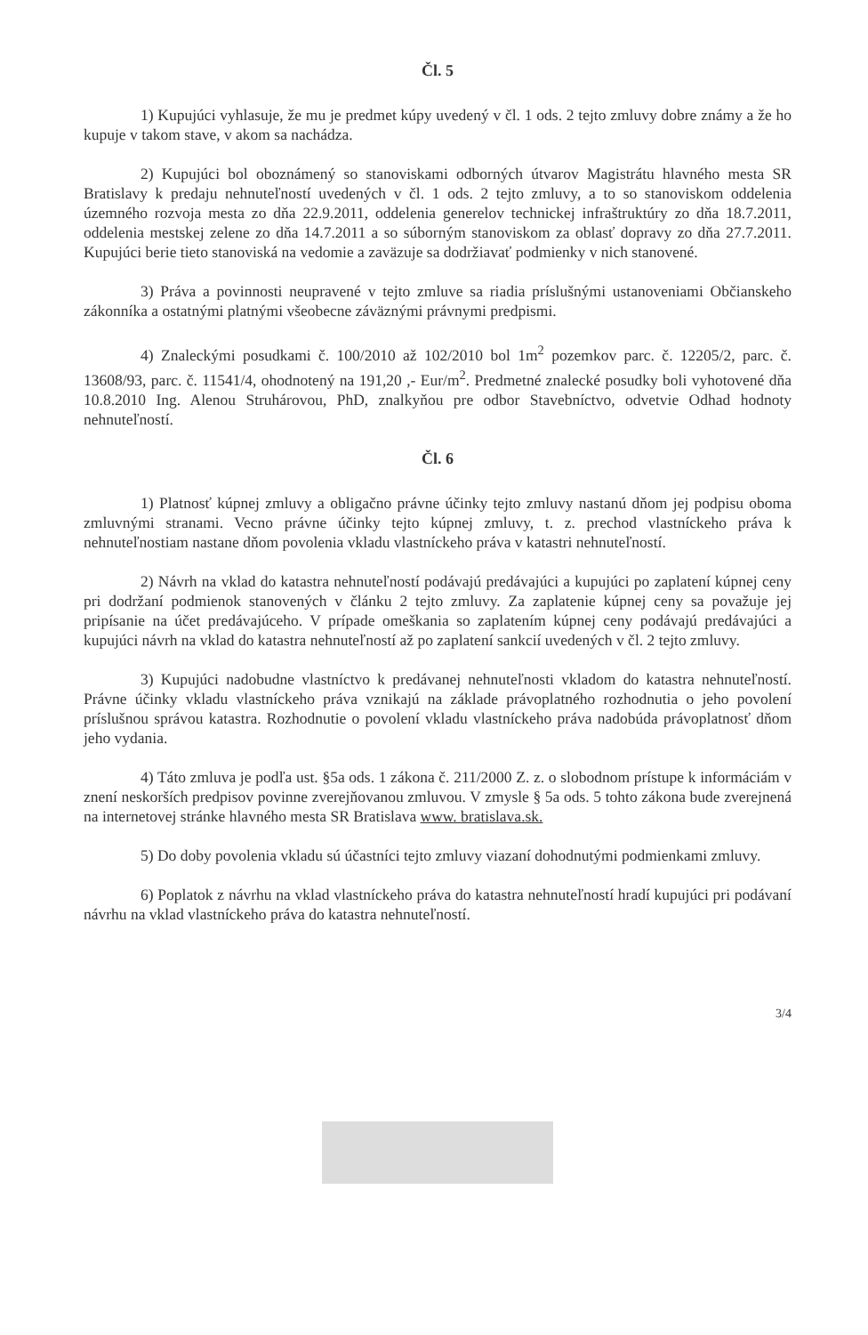Čl. 5
1) Kupujúci vyhlasuje, že mu je predmet kúpy uvedený v čl. 1 ods. 2 tejto zmluvy dobre známy a že ho kupuje v takom stave, v akom sa nachádza.
2) Kupujúci bol oboznámený so stanoviskami odborných útvarov Magistrátu hlavného mesta SR Bratislavy k predaju nehnuteľností uvedených v čl. 1 ods. 2 tejto zmluvy, a to so stanoviskom oddelenia územného rozvoja mesta zo dňa 22.9.2011, oddelenia generelov technickej infraštruktúry zo dňa 18.7.2011, oddelenia mestskej zelene zo dňa 14.7.2011 a so súborným stanoviskom za oblasť dopravy zo dňa 27.7.2011. Kupujúci berie tieto stanoviská na vedomie a zaväzuje sa dodržiavať podmienky v nich stanovené.
3) Práva a povinnosti neupravené v tejto zmluve sa riadia príslušnými ustanoveniami Občianskeho zákonníka a ostatnými platnými všeobecne záväznými právnymi predpismi.
4) Znaleckými posudkami č. 100/2010 až 102/2010 bol 1m<sup>2</sup> pozemkov parc. č. 12205/2, parc. č. 13608/93, parc. č. 11541/4, ohodnotený na 191,20 ,- Eur/m<sup>2</sup>. Predmetné znalecké posudky boli vyhotovené dňa 10.8.2010 Ing. Alenou Struhárovou, PhD, znalkyňou pre odbor Stavebníctvo, odvetvie Odhad hodnoty nehnuteľností.
Čl. 6
1) Platnosť kúpnej zmluvy a obligačno právne účinky tejto zmluvy nastanú dňom jej podpisu oboma zmluvnými stranami. Vecno právne účinky tejto kúpnej zmluvy, t. z. prechod vlastníckeho práva k nehnuteľnostiam nastane dňom povolenia vkladu vlastníckeho práva v katastri nehnuteľností.
2) Návrh na vklad do katastra nehnuteľností podávajú predávajúci a kupujúci po zaplatení kúpnej ceny pri dodržaní podmienok stanovených v článku 2 tejto zmluvy. Za zaplatenie kúpnej ceny sa považuje jej pripísanie na účet predávajúceho. V prípade omeškania so zaplatením kúpnej ceny podávajú predávajúci a kupujúci návrh na vklad do katastra nehnuteľností až po zaplatení sankcií uvedených v čl. 2 tejto zmluvy.
3) Kupujúci nadobudne vlastníctvo k predávanej nehnuteľnosti vkladom do katastra nehnuteľností. Právne účinky vkladu vlastníckeho práva vznikajú na základe právoplatného rozhodnutia o jeho povolení príslušnou správou katastra. Rozhodnutie o povolení vkladu vlastníckeho práva nadobúda právoplatnosť dňom jeho vydania.
4) Táto zmluva je podľa ust. §5a ods. 1 zákona č. 211/2000 Z. z. o slobodnom prístupe k informáciám v znení neskorších predpisov povinne zverejňovanou zmluvou. V zmysle § 5a ods. 5 tohto zákona bude zverejnená na internetovej stránke hlavného mesta SR Bratislava www. bratislava.sk.
5) Do doby povolenia vkladu sú účastníci tejto zmluvy viazaní dohodnutými podmienkami zmluvy.
6) Poplatok z návrhu na vklad vlastníckeho práva do katastra nehnuteľností hradí kupujúci pri podávaní návrhu na vklad vlastníckeho práva do katastra nehnuteľností.
3/4